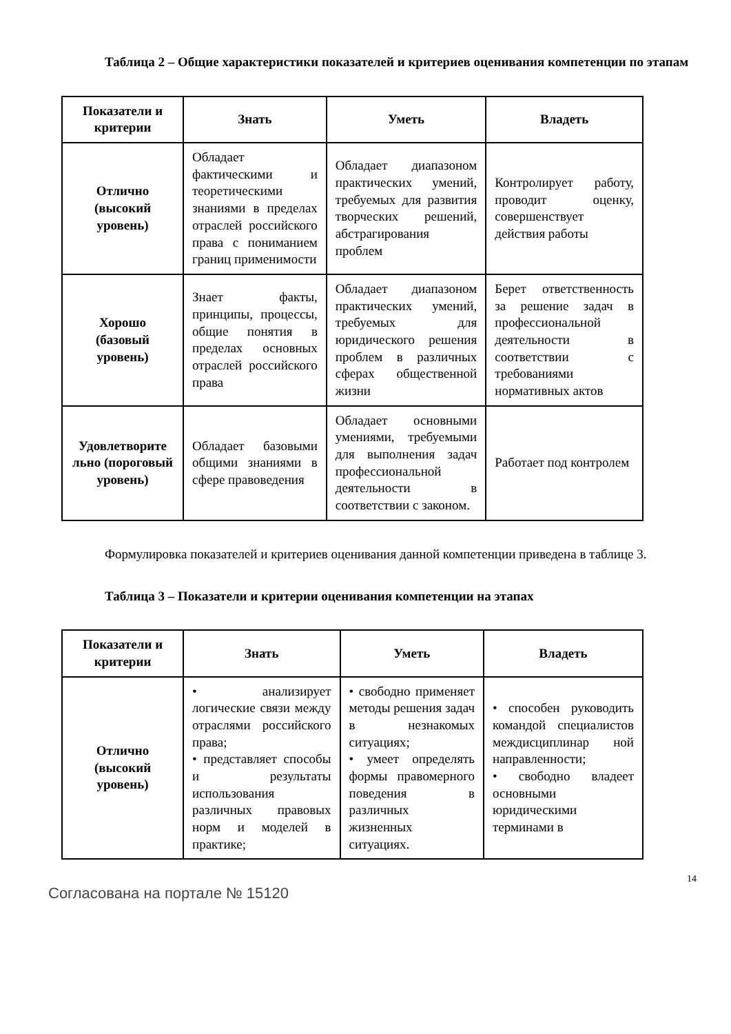Таблица 2 – Общие характеристики показателей и критериев оценивания компетенции по этапам
| Показатели и критерии | Знать | Уметь | Владеть |
| --- | --- | --- | --- |
| Отлично (высокий уровень) | Обладает фактическими и теоретическими знаниями в пределах отраслей российского права с пониманием границ применимости | Обладает диапазоном практических умений, требуемых для развития творческих решений, абстрагирования проблем | Контролирует работу, проводит оценку, совершенствует действия работы |
| Хорошо (базовый уровень) | Знает факты, принципы, процессы, общие понятия в пределах основных отраслей российского права | Обладает диапазоном практических умений, требуемых для юридического решения проблем в различных сферах общественной жизни | Берет ответственность за решение задач в профессиональной деятельности в соответствии с требованиями нормативных актов |
| Удовлетворите льно (пороговый уровень) | Обладает базовыми общими знаниями в сфере правоведения | Обладает основными умениями, требуемыми для выполнения задач профессиональной деятельности в соответствии с законом. | Работает под контролем |
Формулировка показателей и критериев оценивания данной компетенции приведена в таблице 3.
Таблица 3 – Показатели и критерии оценивания компетенции на этапах
| Показатели и критерии | Знать | Уметь | Владеть |
| --- | --- | --- | --- |
| Отлично (высокий уровень) | • анализирует логические связи между отраслями российского права; • представляет способы и результаты использования различных правовых норм и моделей в практике; | • свободно применяет методы решения задач в незнакомых ситуациях; • умеет определять формы правомерного поведения в различных жизненных ситуациях. | • способен руководить командой специалистов междисциплинар ной направленности; • свободно владеет основными юридическими терминами в |
14
Согласована на портале № 15120